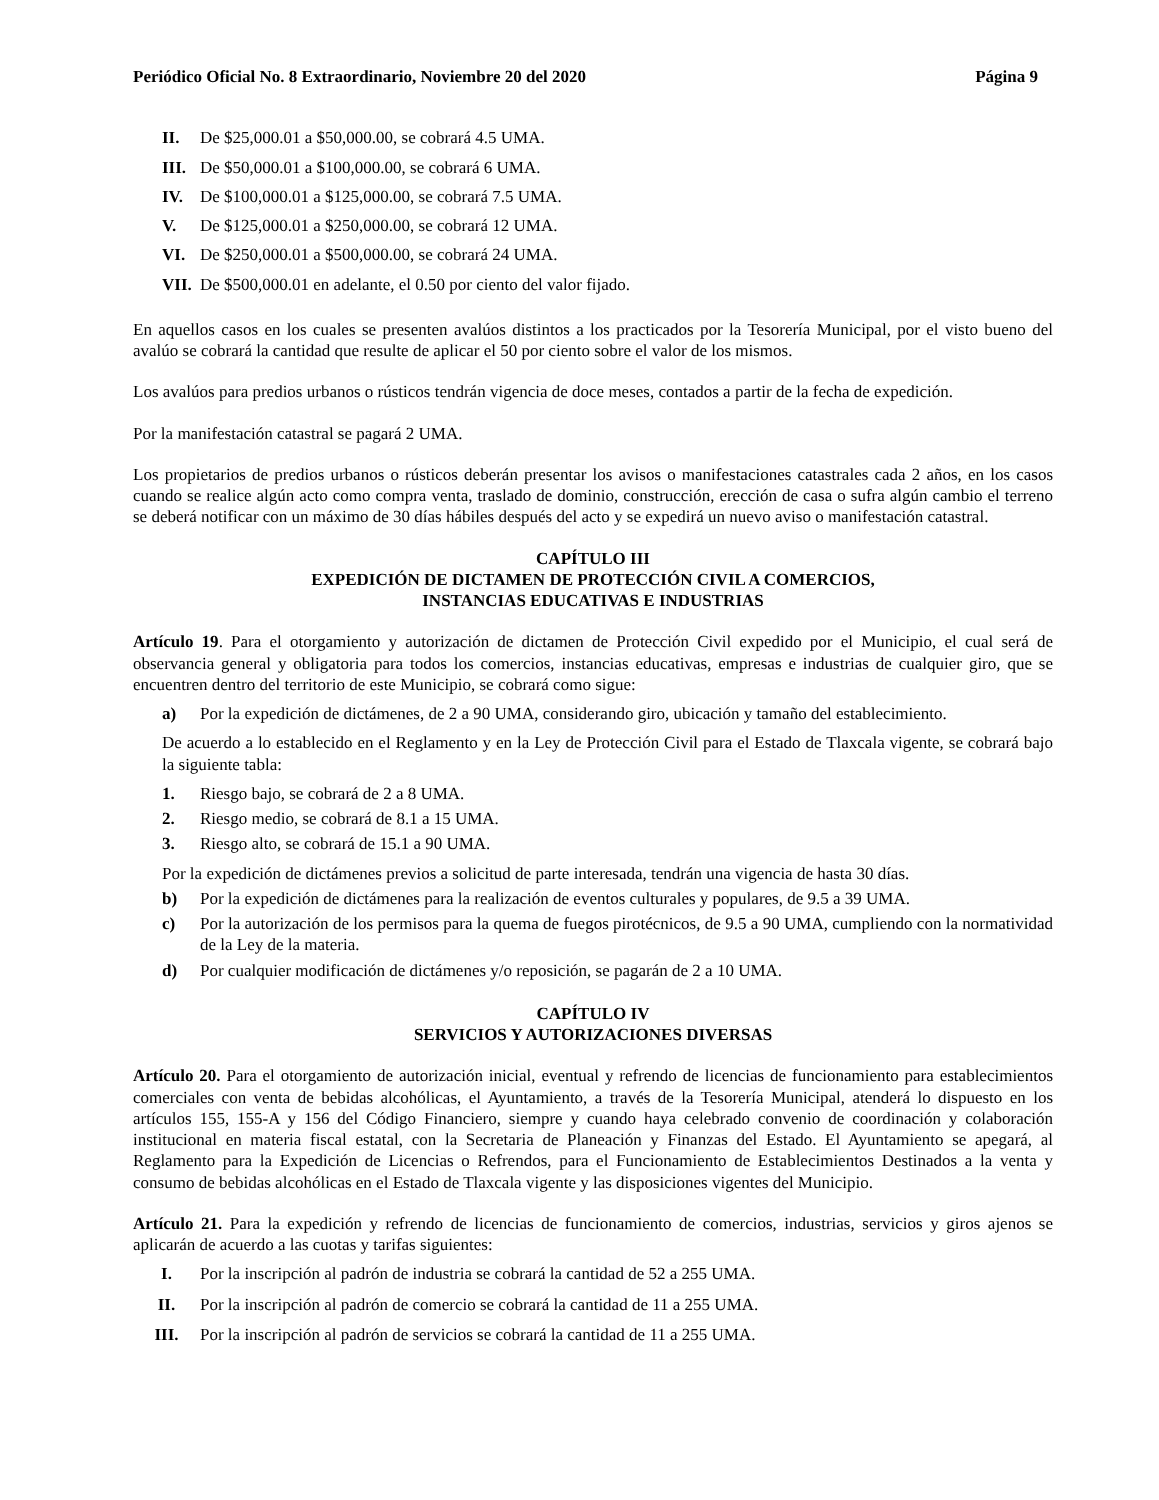Periódico Oficial No. 8 Extraordinario, Noviembre 20 del 2020 Página 9
II. De $25,000.01 a $50,000.00, se cobrará 4.5 UMA.
III. De $50,000.01 a $100,000.00, se cobrará 6 UMA.
IV. De $100,000.01 a $125,000.00, se cobrará 7.5 UMA.
V. De $125,000.01 a $250,000.00, se cobrará 12 UMA.
VI. De $250,000.01 a $500,000.00, se cobrará 24 UMA.
VII. De $500,000.01 en adelante, el 0.50 por ciento del valor fijado.
En aquellos casos en los cuales se presenten avalúos distintos a los practicados por la Tesorería Municipal, por el visto bueno del avalúo se cobrará la cantidad que resulte de aplicar el 50 por ciento sobre el valor de los mismos.
Los avalúos para predios urbanos o rústicos tendrán vigencia de doce meses, contados a partir de la fecha de expedición.
Por la manifestación catastral se pagará 2 UMA.
Los propietarios de predios urbanos o rústicos deberán presentar los avisos o manifestaciones catastrales cada 2 años, en los casos cuando se realice algún acto como compra venta, traslado de dominio, construcción, erección de casa o sufra algún cambio el terreno se deberá notificar con un máximo de 30 días hábiles después del acto y se expedirá un nuevo aviso o manifestación catastral.
CAPÍTULO III
EXPEDICIÓN DE DICTAMEN DE PROTECCIÓN CIVIL A COMERCIOS,
INSTANCIAS EDUCATIVAS E INDUSTRIAS
Artículo 19. Para el otorgamiento y autorización de dictamen de Protección Civil expedido por el Municipio, el cual será de observancia general y obligatoria para todos los comercios, instancias educativas, empresas e industrias de cualquier giro, que se encuentren dentro del territorio de este Municipio, se cobrará como sigue:
a) Por la expedición de dictámenes, de 2 a 90 UMA, considerando giro, ubicación y tamaño del establecimiento.
De acuerdo a lo establecido en el Reglamento y en la Ley de Protección Civil para el Estado de Tlaxcala vigente, se cobrará bajo la siguiente tabla:
1. Riesgo bajo, se cobrará de 2 a 8 UMA.
2. Riesgo medio, se cobrará de 8.1 a 15 UMA.
3. Riesgo alto, se cobrará de 15.1 a 90 UMA.
Por la expedición de dictámenes previos a solicitud de parte interesada, tendrán una vigencia de hasta 30 días.
b) Por la expedición de dictámenes para la realización de eventos culturales y populares, de 9.5 a 39 UMA.
c) Por la autorización de los permisos para la quema de fuegos pirotécnicos, de 9.5 a 90 UMA, cumpliendo con la normatividad de la Ley de la materia.
d) Por cualquier modificación de dictámenes y/o reposición, se pagarán de 2 a 10 UMA.
CAPÍTULO IV
SERVICIOS Y AUTORIZACIONES DIVERSAS
Artículo 20. Para el otorgamiento de autorización inicial, eventual y refrendo de licencias de funcionamiento para establecimientos comerciales con venta de bebidas alcohólicas, el Ayuntamiento, a través de la Tesorería Municipal, atenderá lo dispuesto en los artículos 155, 155-A y 156 del Código Financiero, siempre y cuando haya celebrado convenio de coordinación y colaboración institucional en materia fiscal estatal, con la Secretaria de Planeación y Finanzas del Estado. El Ayuntamiento se apegará, al Reglamento para la Expedición de Licencias o Refrendos, para el Funcionamiento de Establecimientos Destinados a la venta y consumo de bebidas alcohólicas en el Estado de Tlaxcala vigente y las disposiciones vigentes del Municipio.
Artículo 21. Para la expedición y refrendo de licencias de funcionamiento de comercios, industrias, servicios y giros ajenos se aplicarán de acuerdo a las cuotas y tarifas siguientes:
I. Por la inscripción al padrón de industria se cobrará la cantidad de 52 a 255 UMA.
II. Por la inscripción al padrón de comercio se cobrará la cantidad de 11 a 255 UMA.
III. Por la inscripción al padrón de servicios se cobrará la cantidad de 11 a 255 UMA.